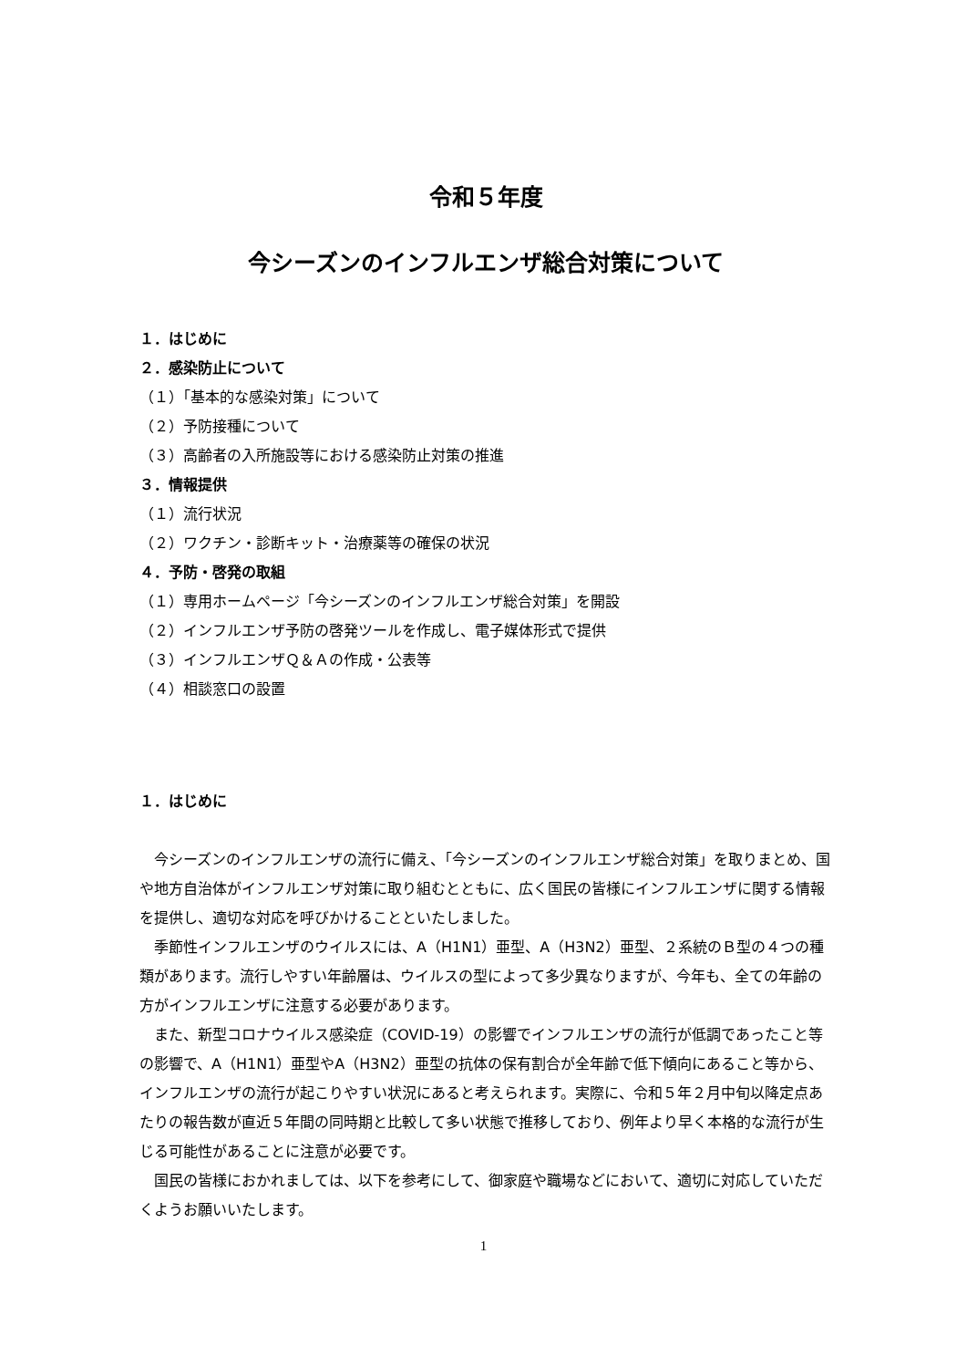令和５年度
今シーズンのインフルエンザ総合対策について
１．はじめに
２．感染防止について
（１）「基本的な感染対策」について
（２）予防接種について
（３）高齢者の入所施設等における感染防止対策の推進
３．情報提供
（１）流行状況
（２）ワクチン・診断キット・治療薬等の確保の状況
４．予防・啓発の取組
（１）専用ホームページ「今シーズンのインフルエンザ総合対策」を開設
（２）インフルエンザ予防の啓発ツールを作成し、電子媒体形式で提供
（３）インフルエンザＱ＆Ａの作成・公表等
（４）相談窓口の設置
１．はじめに
今シーズンのインフルエンザの流行に備え、「今シーズンのインフルエンザ総合対策」を取りまとめ、国や地方自治体がインフルエンザ対策に取り組むとともに、広く国民の皆様にインフルエンザに関する情報を提供し、適切な対応を呼びかけることといたしました。
季節性インフルエンザのウイルスには、A（H1N1）亜型、A（H3N2）亜型、２系統のＢ型の４つの種類があります。流行しやすい年齢層は、ウイルスの型によって多少異なりますが、今年も、全ての年齢の方がインフルエンザに注意する必要があります。
また、新型コロナウイルス感染症（COVID-19）の影響でインフルエンザの流行が低調であったこと等の影響で、A（H1N1）亜型やA（H3N2）亜型の抗体の保有割合が全年齢で低下傾向にあること等から、インフルエンザの流行が起こりやすい状況にあると考えられます。実際に、令和５年２月中旬以降定点あたりの報告数が直近５年間の同時期と比較して多い状態で推移しており、例年より早く本格的な流行が生じる可能性があることに注意が必要です。
国民の皆様におかれましては、以下を参考にして、御家庭や職場などにおいて、適切に対応していただくようお願いいたします。
1